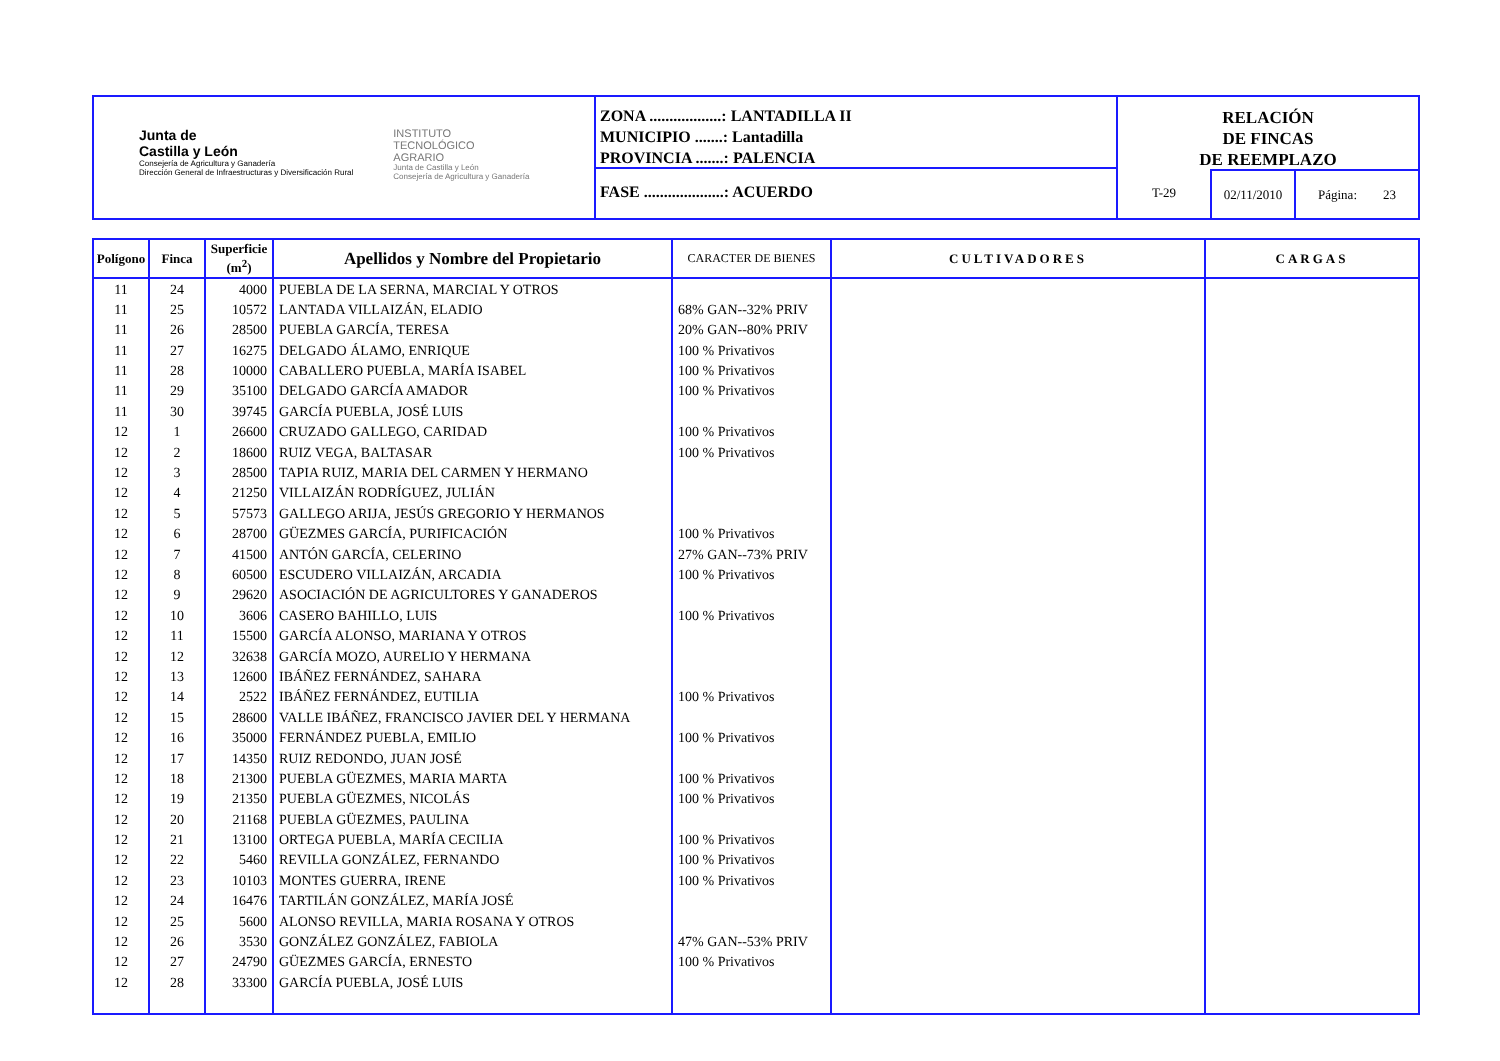Junta de
Castilla y León
Consejería de Agricultura y Ganadería
Dirección General de Infraestructuras y Diversificación Rural
INSTITUTO
TECNOLÓGICO
AGRARIO
Junta de Castilla y León
Consejería de Agricultura y Ganadería
ZONA ..................: LANTADILLA II
MUNICIPIO .......: Lantadilla
PROVINCIA .......: PALENCIA
FASE ....................: ACUERDO
RELACIÓN
DE FINCAS
DE REEMPLAZO
T-29 02/11/2010
Página: 23
| Polígono | Finca | Superficie (m<sup>2</sup>) | Apellidos y Nombre del Propietario | CARACTER DE BIENES | CULTIVADORES | CARGAS |
| --- | --- | --- | --- | --- | --- | --- |
| 11 | 24 | 4000 | PUEBLA DE LA SERNA, MARCIAL Y OTROS | | | |
| 11 | 25 | 10572 | LANTADA VILLAIZÁN, ELADIO | 68% GAN--32% PRIV | | |
| 11 | 26 | 28500 | PUEBLA GARCÍA, TERESA | 20% GAN--80% PRIV | | |
| 11 | 27 | 16275 | DELGADO ÁLAMO, ENRIQUE | 100 % Privativos | | |
| 11 | 28 | 10000 | CABALLERO PUEBLA, MARÍA ISABEL | 100 % Privativos | | |
| 11 | 29 | 35100 | DELGADO GARCÍA AMADOR | 100 % Privativos | | |
| 11 | 30 | 39745 | GARCÍA PUEBLA, JOSÉ LUIS | | | |
| 12 | 1 | 26600 | CRUZADO GALLEGO, CARIDAD | 100 % Privativos | | |
| 12 | 2 | 18600 | RUIZ VEGA, BALTASAR | 100 % Privativos | | |
| 12 | 3 | 28500 | TAPIA RUIZ, MARIA DEL CARMEN Y HERMANO | | | |
| 12 | 4 | 21250 | VILLAIZÁN RODRÍGUEZ, JULIÁN | | | |
| 12 | 5 | 57573 | GALLEGO ARIJA, JESÚS GREGORIO Y HERMANOS | | | |
| 12 | 6 | 28700 | GÜEZMES GARCÍA, PURIFICACIÓN | 100 % Privativos | | |
| 12 | 7 | 41500 | ANTÓN GARCÍA, CELERINO | 27% GAN--73% PRIV | | |
| 12 | 8 | 60500 | ESCUDERO VILLAIZÁN, ARCADIA | 100 % Privativos | | |
| 12 | 9 | 29620 | ASOCIACIÓN DE AGRICULTORES Y GANADEROS | | | |
| 12 | 10 | 3606 | CASERO BAHILLO, LUIS | 100 % Privativos | | |
| 12 | 11 | 15500 | GARCÍA ALONSO, MARIANA Y OTROS | | | |
| 12 | 12 | 32638 | GARCÍA MOZO, AURELIO Y HERMANA | | | |
| 12 | 13 | 12600 | IBÁÑEZ FERNÁNDEZ, SAHARA | | | |
| 12 | 14 | 2522 | IBÁÑEZ FERNÁNDEZ, EUTILIA | 100 % Privativos | | |
| 12 | 15 | 28600 | VALLE IBÁÑEZ, FRANCISCO JAVIER DEL Y HERMANA | | | |
| 12 | 16 | 35000 | FERNÁNDEZ PUEBLA, EMILIO | 100 % Privativos | | |
| 12 | 17 | 14350 | RUIZ REDONDO, JUAN JOSÉ | | | |
| 12 | 18 | 21300 | PUEBLA GÜEZMES, MARIA MARTA | 100 % Privativos | | |
| 12 | 19 | 21350 | PUEBLA GÜEZMES, NICOLÁS | 100 % Privativos | | |
| 12 | 20 | 21168 | PUEBLA GÜEZMES, PAULINA | | | |
| 12 | 21 | 13100 | ORTEGA PUEBLA, MARÍA CECILIA | 100 % Privativos | | |
| 12 | 22 | 5460 | REVILLA GONZÁLEZ, FERNANDO | 100 % Privativos | | |
| 12 | 23 | 10103 | MONTES GUERRA, IRENE | 100 % Privativos | | |
| 12 | 24 | 16476 | TARTILÁN GONZÁLEZ, MARÍA JOSÉ | | | |
| 12 | 25 | 5600 | ALONSO REVILLA, MARIA ROSANA Y OTROS | | | |
| 12 | 26 | 3530 | GONZÁLEZ GONZÁLEZ, FABIOLA | 47% GAN--53% PRIV | | |
| 12 | 27 | 24790 | GÜEZMES GARCÍA, ERNESTO | 100 % Privativos | | |
| 12 | 28 | 33300 | GARCÍA PUEBLA, JOSÉ LUIS | | | |